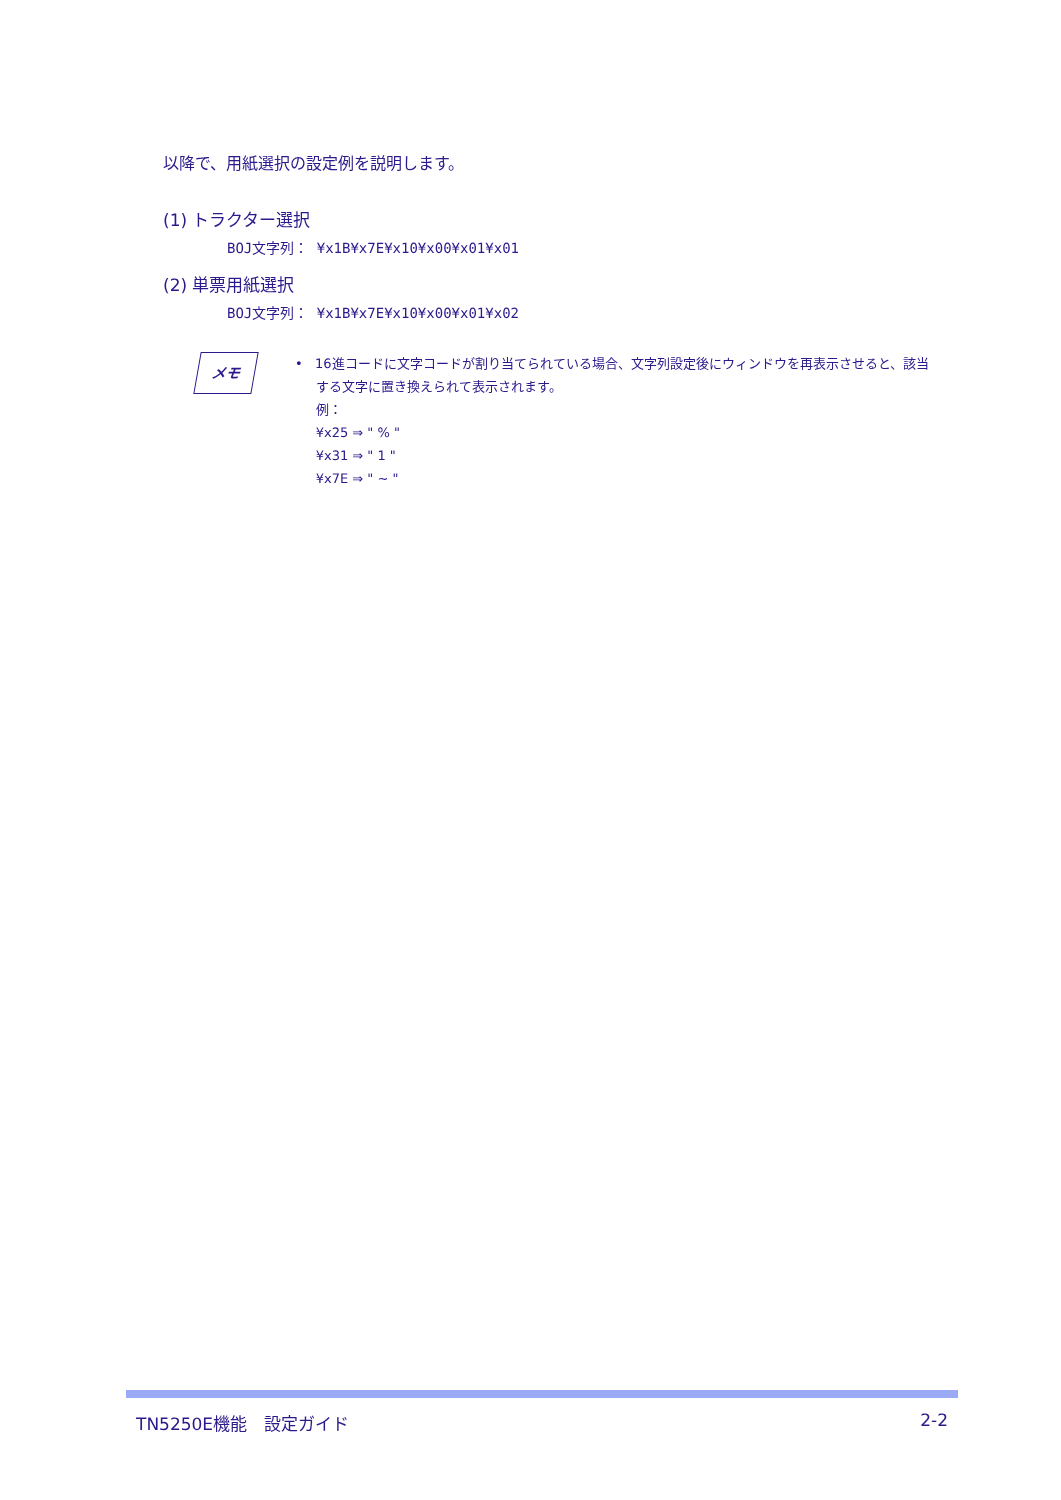以降で、用紙選択の設定例を説明します。
(1) トラクター選択
BOJ文字列： ¥x1B¥x7E¥x10¥x00¥x01¥x01
(2) 単票用紙選択
BOJ文字列： ¥x1B¥x7E¥x10¥x00¥x01¥x02
メモ
• 16進コードに文字コードが割り当てられている場合、文字列設定後にウィンドウを再表示させると、該当
する文字に置き換えられて表示されます。
例：
¥x25 ⇒ " % "
¥x31 ⇒ " 1 "
¥x7E ⇒ " ~ "
TN5250E機能　設定ガイド 2-2